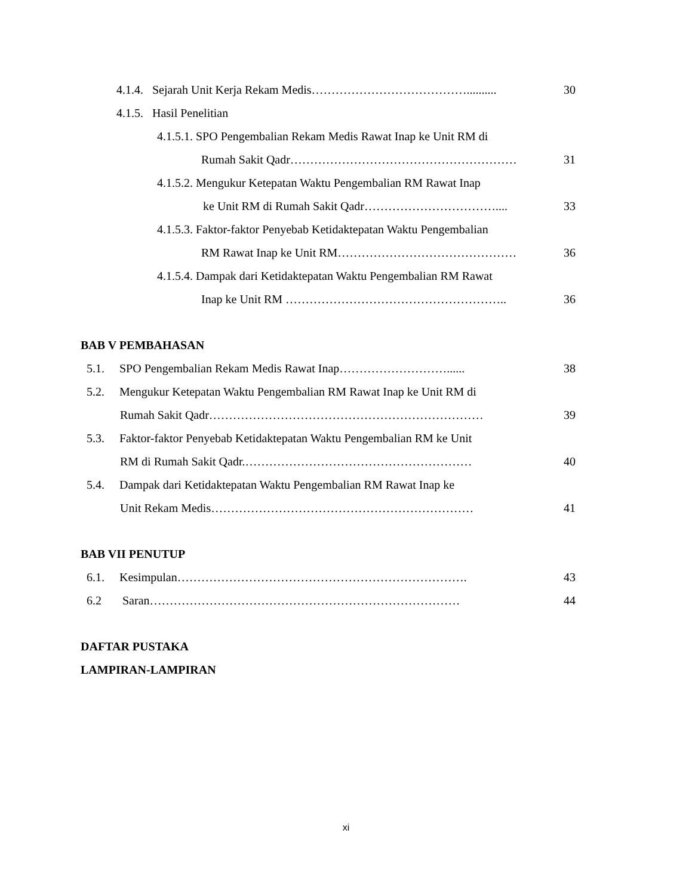4.1.4. Sejarah Unit Kerja Rekam Medis………………………………….......... 30
4.1.5. Hasil Penelitian
4.1.5.1. SPO Pengembalian Rekam Medis Rawat Inap ke Unit RM di
Rumah Sakit Qadr………………………………………………… 31
4.1.5.2. Mengukur Ketepatan Waktu Pengembalian RM Rawat Inap
ke Unit RM di Rumah Sakit Qadr…………………………….... 33
4.1.5.3. Faktor-faktor Penyebab Ketidaktepatan Waktu Pengembalian
RM Rawat Inap ke Unit RM……………………………………… 36
4.1.5.4. Dampak dari Ketidaktepatan Waktu Pengembalian RM Rawat
Inap ke Unit RM ……………………………………………….. 36
BAB V PEMBAHASAN
5.1. SPO Pengembalian Rekam Medis Rawat Inap………………………...... 38
5.2. Mengukur Ketepatan Waktu Pengembalian RM Rawat Inap ke Unit RM di
Rumah Sakit Qadr…………………………………………………………… 39
5.3. Faktor-faktor Penyebab Ketidaktepatan Waktu Pengembalian RM ke Unit
RM di Rumah Sakit Qadr.………………………………………………… 40
5.4. Dampak dari Ketidaktepatan Waktu Pengembalian RM Rawat Inap ke
Unit Rekam Medis………………………………………………………… 41
BAB VII PENUTUP
6.1. Kesimpulan………………………………………………………………. 43
6.2 Saran…………………………………………………………………… 44
DAFTAR PUSTAKA
LAMPIRAN-LAMPIRAN
xi